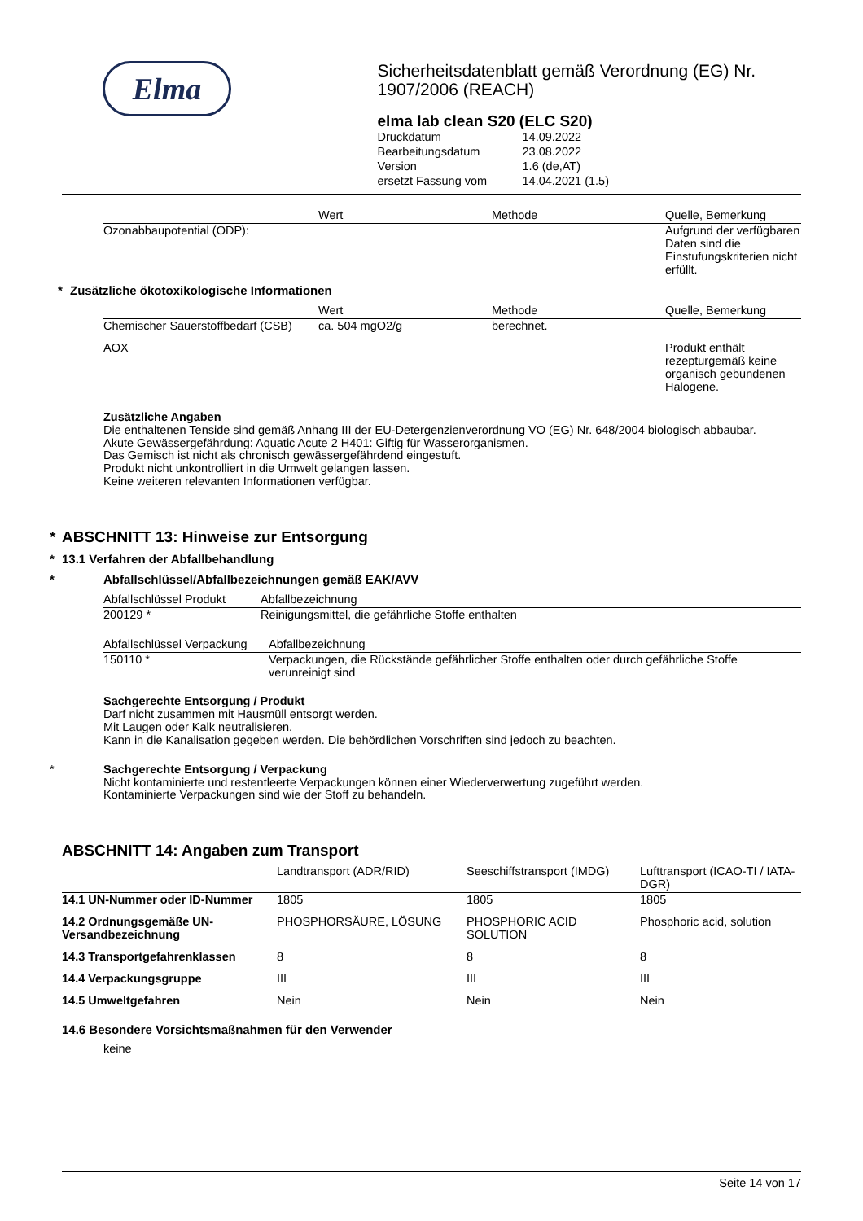Elma
Sicherheitsdatenblatt gemäß Verordnung (EG) Nr. 1907/2006 (REACH)
elma lab clean S20 (ELC S20)
| Druckdatum | 14.09.2022 |
| Bearbeitungsdatum | 23.08.2022 |
| Version | 1.6 (de,AT) |
| ersetzt Fassung vom | 14.04.2021 (1.5) |
| | Wert | Methode | Quelle, Bemerkung |
| --- | --- | --- | --- |
| Ozonabbaupotential (ODP): | | | Aufgrund der verfügbaren Daten sind die Einstufungskriterien nicht erfüllt. |
* Zusätzliche ökotoxikologische Informationen
| | Wert | Methode | Quelle, Bemerkung |
| --- | --- | --- | --- |
| Chemischer Sauerstoffbedarf (CSB) | ca. 504 mgO2/g | berechnet. | |
| AOX | | | Produkt enthält rezepturgemäß keine organisch gebundenen Halogene. |
Zusätzliche Angaben
Die enthaltenen Tenside sind gemäß Anhang III der EU-Detergenzienverordnung VO (EG) Nr. 648/2004 biologisch abbaubar.
Akute Gewässergefährdung: Aquatic Acute 2 H401: Giftig für Wasserorganismen.
Das Gemisch ist nicht als chronisch gewässergefährdend eingestuft.
Produkt nicht unkontrolliert in die Umwelt gelangen lassen.
Keine weiteren relevanten Informationen verfügbar.
* ABSCHNITT 13: Hinweise zur Entsorgung
* 13.1 Verfahren der Abfallbehandlung
* Abfallschlüssel/Abfallbezeichnungen gemäß EAK/AVV
| Abfallschlüssel Produkt | Abfallbezeichnung |
| --- | --- |
| 200129 * | Reinigungsmittel, die gefährliche Stoffe enthalten |
| Abfallschlüssel Verpackung | Abfallbezeichnung |
| --- | --- |
| 150110 * | Verpackungen, die Rückstände gefährlicher Stoffe enthalten oder durch gefährliche Stoffe verunreinigt sind |
Sachgerechte Entsorgung / Produkt
Darf nicht zusammen mit Hausmüll entsorgt werden.
Mit Laugen oder Kalk neutralisieren.
Kann in die Kanalisation gegeben werden. Die behördlichen Vorschriften sind jedoch zu beachten.
* Sachgerechte Entsorgung / Verpackung
Nicht kontaminierte und restentleerte Verpackungen können einer Wiederverwertung zugeführt werden.
Kontaminierte Verpackungen sind wie der Stoff zu behandeln.
ABSCHNITT 14: Angaben zum Transport
| | Landtransport (ADR/RID) | Seeschiffstransport (IMDG) | Lufttransport (ICAO-TI / IATA-DGR) |
| --- | --- | --- | --- |
| 14.1 UN-Nummer oder ID-Nummer | 1805 | 1805 | 1805 |
| 14.2 Ordnungsgemäße UN-Versandbezeichnung | PHOSPHORSÄURE, LÖSUNG | PHOSPHORIC ACID SOLUTION | Phosphoric acid, solution |
| 14.3 Transportgefahrenklassen | 8 | 8 | 8 |
| 14.4 Verpackungsgruppe | III | III | III |
| 14.5 Umweltgefahren | Nein | Nein | Nein |
14.6 Besondere Vorsichtsmaßnahmen für den Verwender
keine
Seite 14 von 17